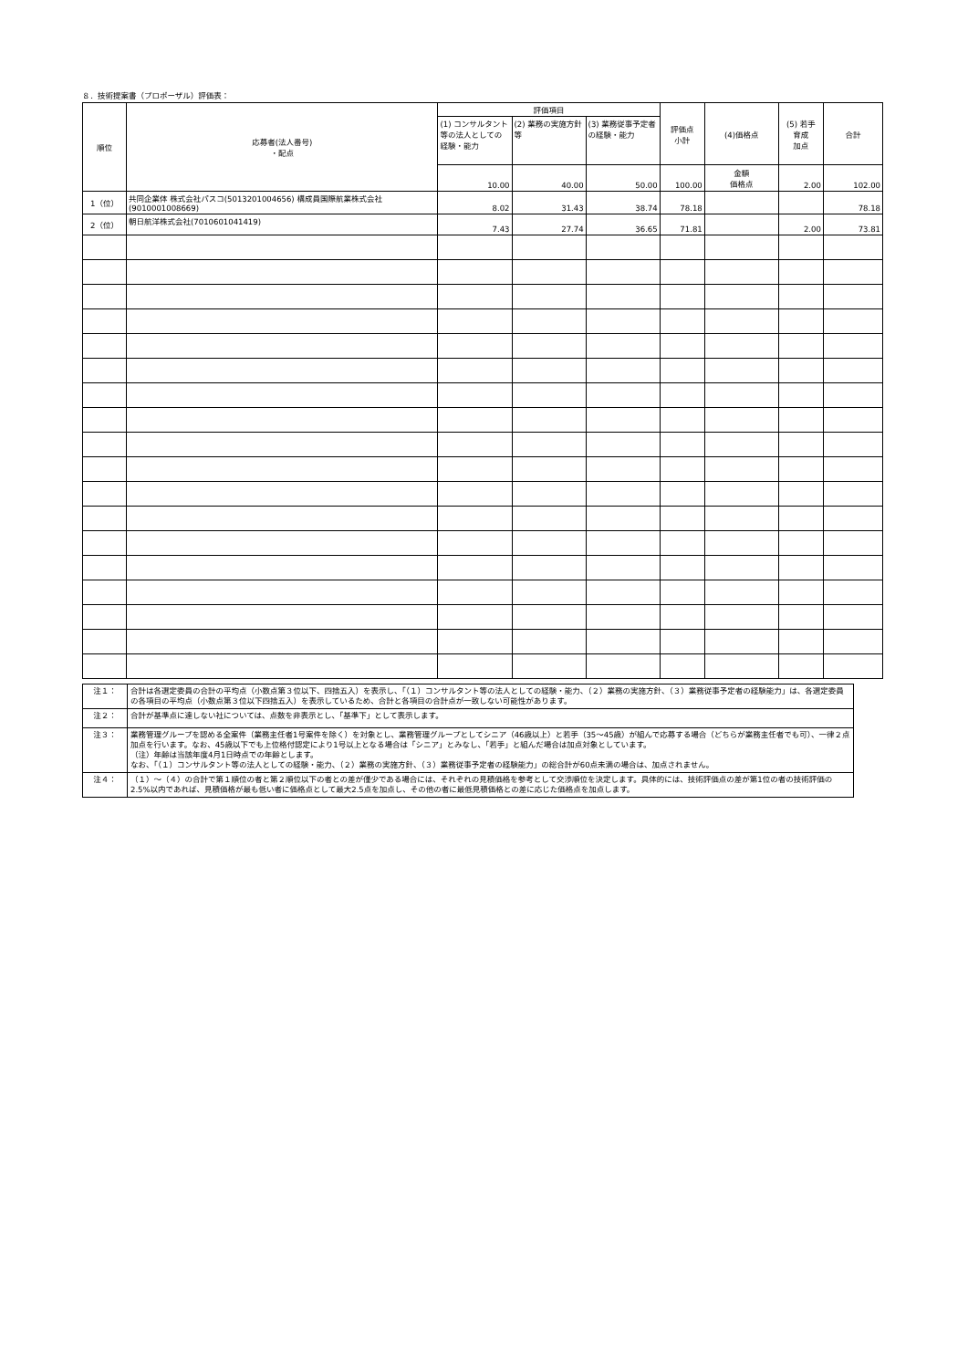８．技術提案書（プロポーザル）評価表：
| 順位 | 応募者(法人番号) ・配点 | 評価項目 | | | 評価点 小計 | (4)価格点 | (5) 若手 育成 加点 | 合計 |
| --- | --- | --- | --- | --- | --- | --- | --- | --- |
| | | (1) コンサルタント等の法人としての経験・能力 | (2) 業務の実施方針等 | (3) 業務従事予定者の経験・能力 | | | | |
| | | 10.00 | 40.00 | 50.00 | 100.00 | 金額 価格点 | 2.00 | 102.00 |
| 1（位） | 共同企業体 株式会社パスコ(5013201004656) 構成員国際航業株式会社(9010001008669) | 8.02 | 31.43 | 38.74 | 78.18 | | | 78.18 |
| 2（位） | 朝日航洋株式会社(7010601041419) | 7.43 | 27.74 | 36.65 | 71.81 | | 2.00 | 73.81 |
| 注１： | 合計は各選定委員の合計の平均点（小数点第３位以下、四捨五入）を表示し、「（１）コンサルタント等の法人としての経験・能力、（２）業務の実施方針、（３）業務従事予定者の経験能力」は、各選定委員の各項目の平均点（小数点第３位以下四捨五入）を表示しているため、合計と各項目の合計点が一致しない可能性があります。 |
| 注２： | 合計が基準点に達しない社については、点数を非表示とし、「基準下」として表示します。 |
| 注３： | 業務管理グループを認める全案件（業務主任者1号案件を除く）を対象とし、業務管理グループとしてシニア（46歳以上）と若手（35～45歳）が組んで応募する場合（どちらが業務主任者でも可）、一律２点加点を行います。なお、45歳以下でも上位格付認定により1号以上となる場合は「シニア」とみなし、「若手」と組んだ場合は加点対象としています。 （注）年齢は当該年度4月1日時点での年齢とします。 なお、「（１）コンサルタント等の法人としての経験・能力、（２）業務の実施方針、（３）業務従事予定者の経験能力」の総合計が60点未満の場合は、加点されません。 |
| 注４： | （１）～（４）の合計で第１順位の者と第２順位以下の者との差が僅少である場合には、それぞれの見積価格を参考として交渉順位を決定します。具体的には、技術評価点の差が第1位の者の技術評価の2.5%以内であれば、見積価格が最も低い者に価格点として最大2.5点を加点し、その他の者に最低見積価格との差に応じた価格点を加点します。 |